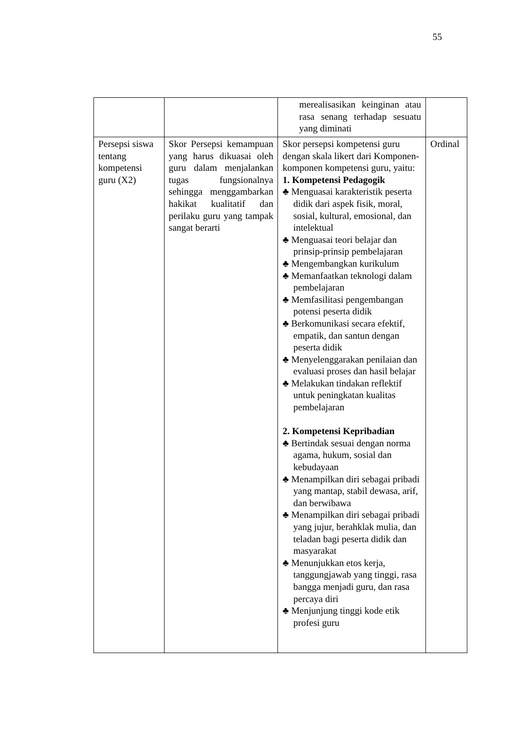55
| | | merealisasikan keinginan atau rasa senang terhadap sesuatu yang diminati | |
| Persepsi siswa tentang kompetensi guru (X2) | Skor Persepsi kemampuan yang harus dikuasai oleh guru dalam menjalankan tugas fungsionalnya sehingga menggambarkan hakikat kualitatif dan perilaku guru yang tampak sangat berarti | Skor persepsi kompetensi guru dengan skala likert dari Komponen-komponen kompetensi guru, yaitu: 1. Kompetensi Pedagogik ♣ Menguasai karakteristik peserta didik dari aspek fisik, moral, sosial, kultural, emosional, dan intelektual ♣ Menguasai teori belajar dan prinsip-prinsip pembelajaran ♣ Mengembangkan kurikulum ♣ Memanfaatkan teknologi dalam pembelajaran ♣ Memfasilitasi pengembangan potensi peserta didik ♣ Berkomunikasi secara efektif, empatik, dan santun dengan peserta didik ♣ Menyelenggarakan penilaian dan evaluasi proses dan hasil belajar ♣ Melakukan tindakan reflektif untuk peningkatan kualitas pembelajaran 2. Kompetensi Kepribadian ♣ Bertindak sesuai dengan norma agama, hukum, sosial dan kebudayaan ♣ Menampilkan diri sebagai pribadi yang mantap, stabil dewasa, arif, dan berwibawa ♣ Menampilkan diri sebagai pribadi yang jujur, berahklak mulia, dan teladan bagi peserta didik dan masyarakat ♣ Menunjukkan etos kerja, tanggungjawab yang tinggi, rasa bangga menjadi guru, dan rasa percaya diri ♣ Menjunjung tinggi kode etik profesi guru | Ordinal |